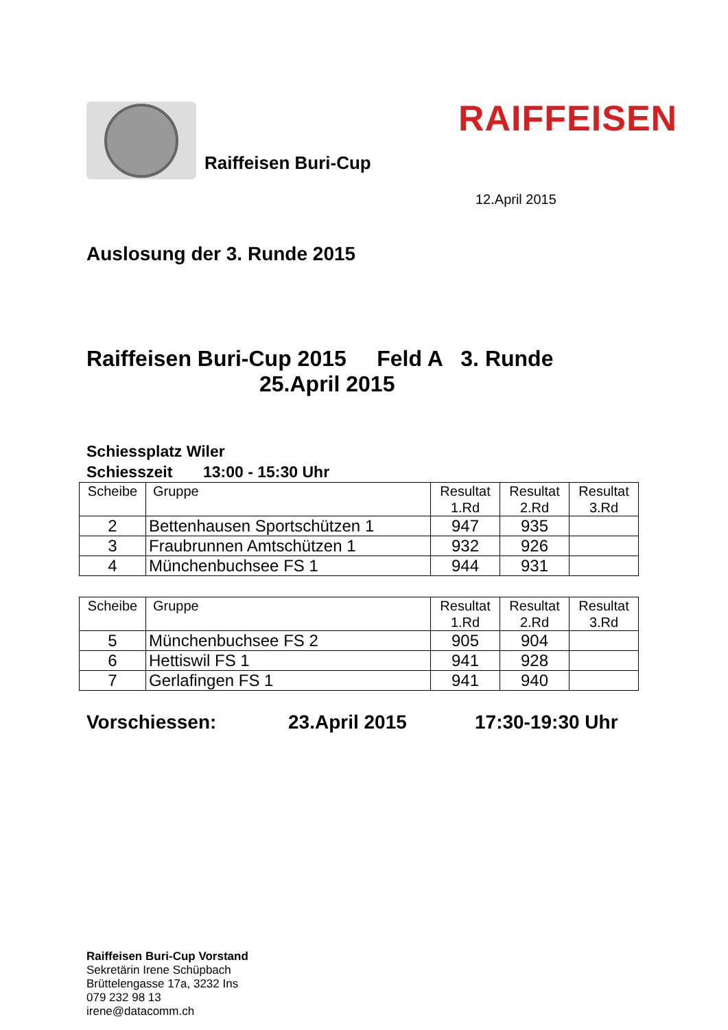Raiffeisen Buri-Cup
RAIFFEISEN
12.April 2015
Auslosung der 3. Runde 2015
Raiffeisen Buri-Cup 2015 Feld A 3. Runde
25.April 2015
Schiessplatz Wiler
Schiesszeit 13:00 - 15:30 Uhr
| Scheibe | Gruppe | Resultat 1.Rd | Resultat 2.Rd | Resultat 3.Rd |
| --- | --- | --- | --- | --- |
| 2 | Bettenhausen Sportschützen 1 | 947 | 935 | |
| 3 | Fraubrunnen Amtschützen 1 | 932 | 926 | |
| 4 | Münchenbuchsee FS 1 | 944 | 931 | |
| Scheibe | Gruppe | Resultat 1.Rd | Resultat 2.Rd | Resultat 3.Rd |
| --- | --- | --- | --- | --- |
| 5 | Münchenbuchsee FS 2 | 905 | 904 | |
| 6 | Hettiswil FS 1 | 941 | 928 | |
| 7 | Gerlafingen FS 1 | 941 | 940 | |
Vorschiessen: 23.April 2015 17:30-19:30 Uhr
Raiffeisen Buri-Cup Vorstand
Sekretärin Irene Schüpbach
Brüttelengasse 17a, 3232 Ins
079 232 98 13
irene@datacomm.ch